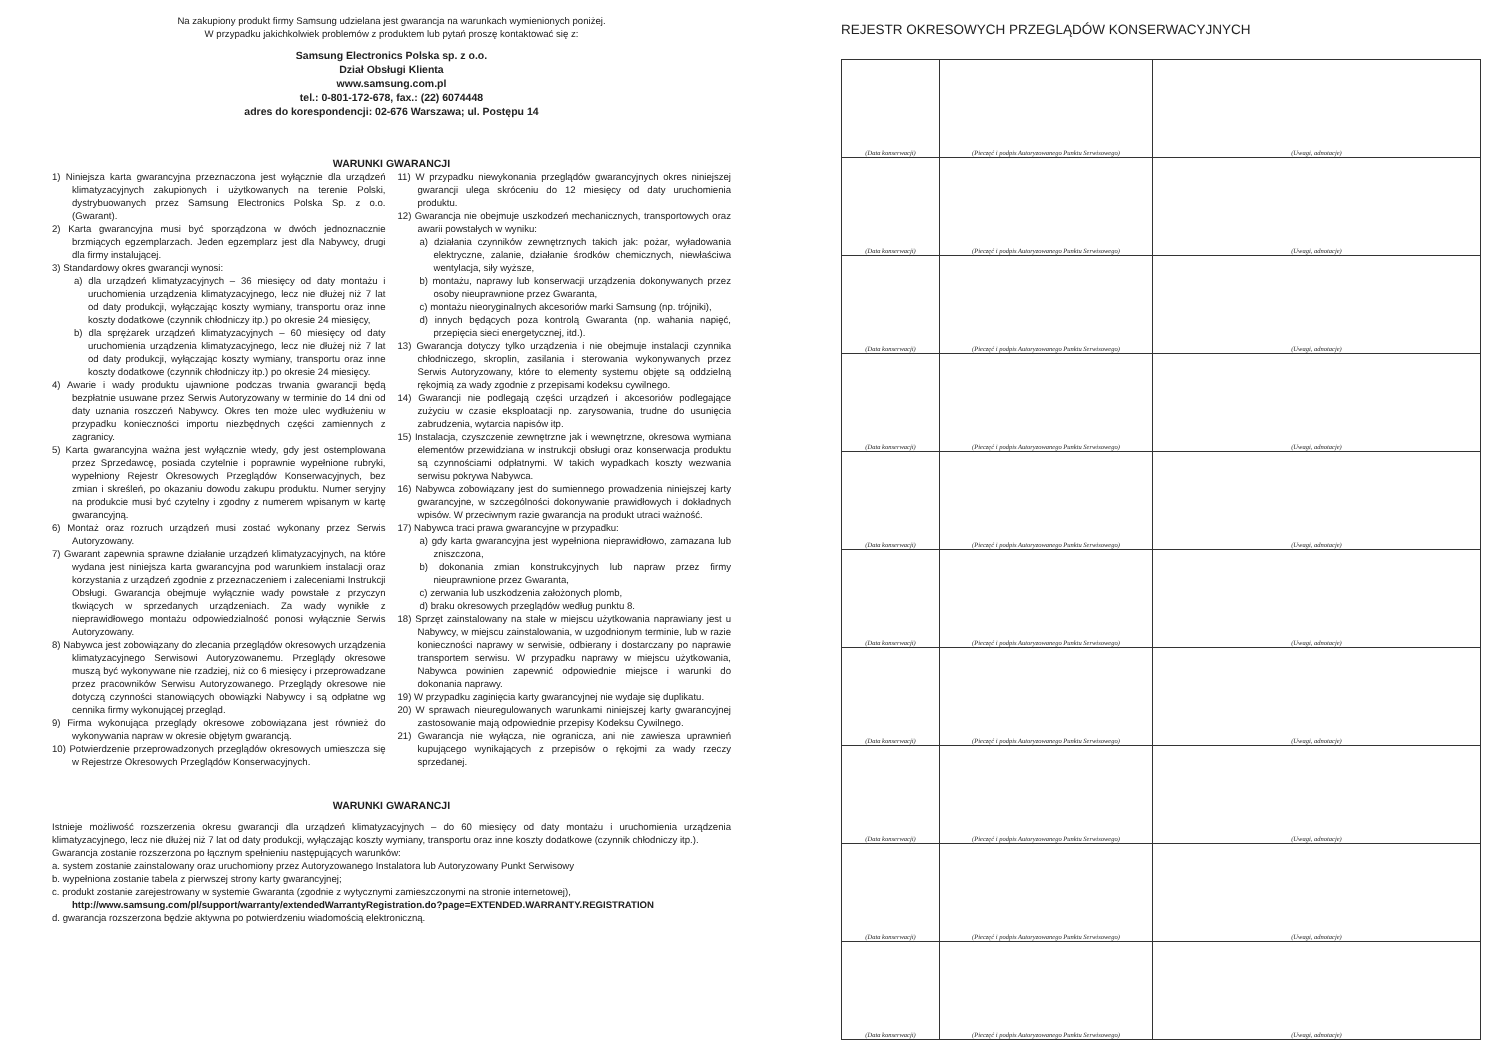Na zakupiony produkt firmy Samsung udzielana jest gwarancja na warunkach wymienionych poniżej.
W przypadku jakichkolwiek problemów z produktem lub pytań proszę kontaktować się z:
Samsung Electronics Polska sp. z o.o.
Dział Obsługi Klienta
www.samsung.com.pl
tel.: 0-801-172-678, fax.: (22) 6074448
adres do korespondencji: 02-676 Warszawa; ul. Postępu 14
WARUNKI GWARANCJI
1) Niniejsza karta gwarancyjna przeznaczona jest wyłącznie dla urządzeń klimatyzacyjnych zakupionych i użytkowanych na terenie Polski, dystrybuowanych przez Samsung Electronics Polska Sp. z o.o. (Gwarant).
2) Karta gwarancyjna musi być sporządzona w dwóch jednoznacznie brzmiących egzemplarzach. Jeden egzemplarz jest dla Nabywcy, drugi dla firmy instalującej.
3) Standardowy okres gwarancji wynosi:
a) dla urządzeń klimatyzacyjnych – 36 miesięcy od daty montażu i uruchomienia urządzenia klimatyzacyjnego, lecz nie dłużej niż 7 lat od daty produkcji, wyłączając koszty wymiany, transportu oraz inne koszty dodatkowe (czynnik chłodniczy itp.) po okresie 24 miesięcy,
b) dla sprężarek urządzeń klimatyzacyjnych – 60 miesięcy od daty uruchomienia urządzenia klimatyzacyjnego, lecz nie dłużej niż 7 lat od daty produkcji, wyłączając koszty wymiany, transportu oraz inne koszty dodatkowe (czynnik chłodniczy itp.) po okresie 24 miesięcy.
4) Awarie i wady produktu ujawnione podczas trwania gwarancji będą bezpłatnie usuwane przez Serwis Autoryzowany w terminie do 14 dni od daty uznania roszczeń Nabywcy. Okres ten może ulec wydłużeniu w przypadku konieczności importu niezbędnych części zamiennych z zagranicy.
5) Karta gwarancyjna ważna jest wyłącznie wtedy, gdy jest ostemplowana przez Sprzedawcę, posiada czytelnie i poprawnie wypełnione rubryki, wypełniony Rejestr Okresowych Przeglądów Konserwacyjnych, bez zmian i skreśleń, po okazaniu dowodu zakupu produktu. Numer seryjny na produkcie musi być czytelny i zgodny z numerem wpisanym w kartę gwarancyjną.
6) Montaż oraz rozruch urządzeń musi zostać wykonany przez Serwis Autoryzowany.
7) Gwarant zapewnia sprawne działanie urządzeń klimatyzacyjnych, na które wydana jest niniejsza karta gwarancyjna pod warunkiem instalacji oraz korzystania z urządzeń zgodnie z przeznaczeniem i zaleceniami Instrukcji Obsługi. Gwarancja obejmuje wyłącznie wady powstałe z przyczyn tkwiących w sprzedanych urządzeniach. Za wady wynikłe z nieprawidłowego montażu odpowiedzialność ponosi wyłącznie Serwis Autoryzowany.
8) Nabywca jest zobowiązany do zlecania przeglądów okresowych urządzenia klimatyzacyjnego Serwisowi Autoryzowanemu. Przeglądy okresowe muszą być wykonywane nie rzadziej, niż co 6 miesięcy i przeprowadzane przez pracowników Serwisu Autoryzowanego. Przeglądy okresowe nie dotyczą czynności stanowiących obowiązki Nabywcy i są odpłatne wg cennika firmy wykonującej przegląd.
9) Firma wykonująca przeglądy okresowe zobowiązana jest również do wykonywania napraw w okresie objętym gwarancją.
10) Potwierdzenie przeprowadzonych przeglądów okresowych umieszcza się w Rejestrze Okresowych Przeglądów Konserwacyjnych.
11) W przypadku niewykonania przeglądów gwarancyjnych okres niniejszej gwarancji ulega skróceniu do 12 miesięcy od daty uruchomienia produktu.
12) Gwarancja nie obejmuje uszkodzeń mechanicznych, transportowych oraz awarii powstałych w wyniku:
a) działania czynników zewnętrznych takich jak: pożar, wyładowania elektryczne, zalanie, działanie środków chemicznych, niewłaściwa wentylacja, siły wyższe,
b) montażu, naprawy lub konserwacji urządzenia dokonywanych przez osoby nieuprawnione przez Gwaranta,
c) montażu nieoryginalnych akcesoriów marki Samsung (np. trójniki),
d) innych będących poza kontrolą Gwaranta (np. wahania napięć, przepięcia sieci energetycznej, itd.).
13) Gwarancja dotyczy tylko urządzenia i nie obejmuje instalacji czynnika chłodniczego, skroplin, zasilania i sterowania wykonywanych przez Serwis Autoryzowany, które to elementy systemu objęte są oddzielną rękojmią za wady zgodnie z przepisami kodeksu cywilnego.
14) Gwarancji nie podlegają części urządzeń i akcesoriów podlegające zużyciu w czasie eksploatacji np. zarysowania, trudne do usunięcia zabrudzenia, wytarcia napisów itp.
15) Instalacja, czyszczenie zewnętrzne jak i wewnętrzne, okresowa wymiana elementów przewidziana w instrukcji obsługi oraz konserwacja produktu są czynnościami odpłatnymi. W takich wypadkach koszty wezwania serwisu pokrywa Nabywca.
16) Nabywca zobowiązany jest do sumiennego prowadzenia niniejszej karty gwarancyjne, w szczególności dokonywanie prawidłowych i dokładnych wpisów. W przeciwnym razie gwarancja na produkt utraci ważność.
17) Nabywca traci prawa gwarancyjne w przypadku:
a) gdy karta gwarancyjna jest wypełniona nieprawidłowo, zamazana lub zniszczona,
b) dokonania zmian konstrukcyjnych lub napraw przez firmy nieuprawnione przez Gwaranta,
c) zerwania lub uszkodzenia założonych plomb,
d) braku okresowych przeglądów według punktu 8.
18) Sprzęt zainstalowany na stałe w miejscu użytkowania naprawiany jest u Nabywcy, w miejscu zainstalowania, w uzgodnionym terminie, lub w razie konieczności naprawy w serwisie, odbierany i dostarczany po naprawie transportem serwisu. W przypadku naprawy w miejscu użytkowania, Nabywca powinien zapewnić odpowiednie miejsce i warunki do dokonania naprawy.
19) W przypadku zaginięcia karty gwarancyjnej nie wydaje się duplikatu.
20) W sprawach nieuregulowanych warunkami niniejszej karty gwarancyjnej zastosowanie mają odpowiednie przepisy Kodeksu Cywilnego.
21) Gwarancja nie wyłącza, nie ogranicza, ani nie zawiesza uprawnień kupującego wynikających z przepisów o rękojmi za wady rzeczy sprzedanej.
WARUNKI GWARANCJI
Istnieje możliwość rozszerzenia okresu gwarancji dla urządzeń klimatyzacyjnych – do 60 miesięcy od daty montażu i uruchomienia urządzenia klimatyzacyjnego, lecz nie dłużej niż 7 lat od daty produkcji, wyłączając koszty wymiany, transportu oraz inne koszty dodatkowe (czynnik chłodniczy itp.).
Gwarancja zostanie rozszerzona po łącznym spełnieniu następujących warunków:
a. system zostanie zainstalowany oraz uruchomiony przez Autoryzowanego Instalatora lub Autoryzowany Punkt Serwisowy
b. wypełniona zostanie tabela z pierwszej strony karty gwarancyjnej;
c. produkt zostanie zarejestrowany w systemie Gwaranta (zgodnie z wytycznymi zamieszczonymi na stronie internetowej),
http://www.samsung.com/pl/support/warranty/extendedWarrantyRegistration.do?page=EXTENDED.WARRANTY.REGISTRATION
d. gwarancja rozszerzona będzie aktywna po potwierdzeniu wiadomością elektroniczną.
REJESTR OKRESOWYCH PRZEGLĄDÓW KONSERWACYJNYCH
| (Data konserwacji) | (Pieczęć i podpis Autoryzowanego Punktu Serwisowego) | (Uwagi, adnotacje) |
| (Data konserwacji) | (Pieczęć i podpis Autoryzowanego Punktu Serwisowego) | (Uwagi, adnotacje) |
| (Data konserwacji) | (Pieczęć i podpis Autoryzowanego Punktu Serwisowego) | (Uwagi, adnotacje) |
| (Data konserwacji) | (Pieczęć i podpis Autoryzowanego Punktu Serwisowego) | (Uwagi, adnotacje) |
| (Data konserwacji) | (Pieczęć i podpis Autoryzowanego Punktu Serwisowego) | (Uwagi, adnotacje) |
| (Data konserwacji) | (Pieczęć i podpis Autoryzowanego Punktu Serwisowego) | (Uwagi, adnotacje) |
| (Data konserwacji) | (Pieczęć i podpis Autoryzowanego Punktu Serwisowego) | (Uwagi, adnotacje) |
| (Data konserwacji) | (Pieczęć i podpis Autoryzowanego Punktu Serwisowego) | (Uwagi, adnotacje) |
| (Data konserwacji) | (Pieczęć i podpis Autoryzowanego Punktu Serwisowego) | (Uwagi, adnotacje) |
| (Data konserwacji) | (Pieczęć i podpis Autoryzowanego Punktu Serwisowego) | (Uwagi, adnotacje) |